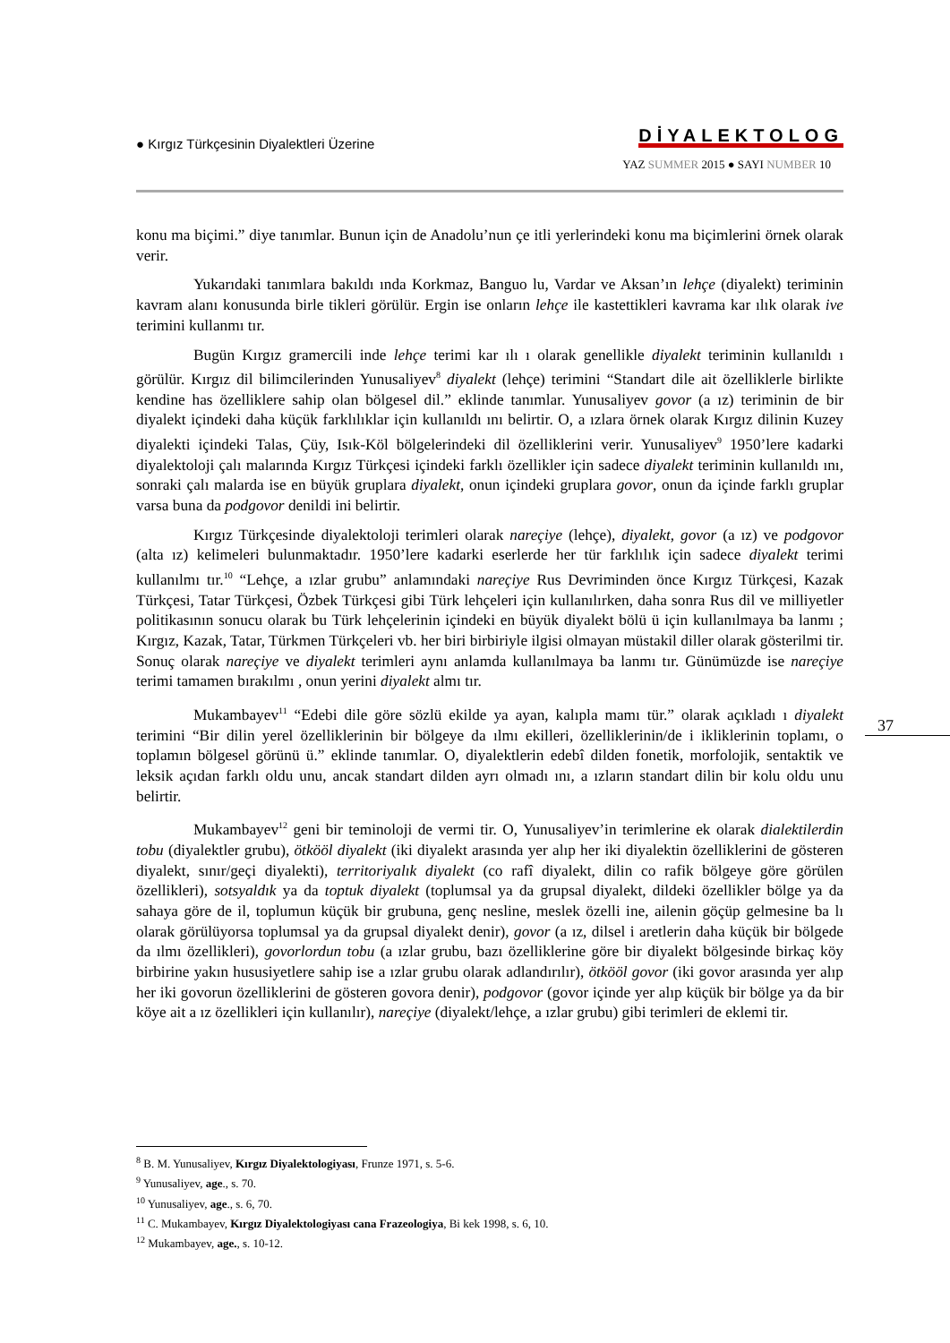● Kırgız Türkçesinin Diyalektleri Üzerine
DİYALEKTOLOG
YAZ SUMMER 2015 ● SAYI NUMBER 10
konu ma biçimi.” diye tanımlar. Bunun için de Anadolu’nun çe itli yerlerindeki konu ma biçimlerini örnek olarak verir.
Yukarıdaki tanımlara bakıldı ında Korkmaz, Banguo lu, Vardar ve Aksan’ın lehçe (diyalekt) teriminin kavram alanı konusunda birle tikleri görülür. Ergin ise onların lehçe ile kastettikleri kavrama kar ılık olarak ive terimini kullanmı tır.
Bugün Kırgız gramercili inde lehçe terimi kar ılı ı olarak genellikle diyalekt teriminin kullanıldı ı görülür. Kırgız dil bilimcilerinden Yunusaliyev<sup>8</sup> diyalekt (lehçe) terimini “Standart dile ait özelliklerle birlikte kendine has özelliklere sahip olan bölgesel dil.” eklinde tanımlar. Yunusaliyev govor (a ız) teriminin de bir diyalekt içindeki daha küçük farklılıklar için kullanıldı ını belirtir. O, a ızlara örnek olarak Kırgız dilinin Kuzey diyalekti içindeki Talas, Çüy, Isık-Köl bölgelerindeki dil özelliklerini verir. Yunusaliyev<sup>9</sup> 1950’lere kadarki diyalektoloji çalı malarında Kırgız Türkçesi içindeki farklı özellikler için sadece diyalekt teriminin kullanıldı ını, sonraki çalı malarda ise en büyük gruplara diyalekt, onun içindeki gruplara govor, onun da içinde farklı gruplar varsa buna da podgovor denildi ini belirtir.
Kırgız Türkçesinde diyalektoloji terimleri olarak nareçiye (lehçe), diyalekt, govor (a ız) ve podgovor (alta ız) kelimeleri bulunmaktadır. 1950’lere kadarki eserlerde her tür farklılık için sadece diyalekt terimi kullanılmı tır.<sup>10</sup> “Lehçe, a ızlar grubu” anlamındaki nareçiye Rus Devriminden önce Kırgız Türkçesi, Kazak Türkçesi, Tatar Türkçesi, Özbek Türkçesi gibi Türk lehçeleri için kullanılırken, daha sonra Rus dil ve milliyetler politikasının sonucu olarak bu Türk lehçelerinin içindeki en büyük diyalekt bölü ü için kullanılmaya ba lanmı ; Kırgız, Kazak, Tatar, Türkmen Türkçeleri vb. her biri birbiriyle ilgisi olmayan müstakil diller olarak gösterilmi tir. Sonuç olarak nareçiye ve diyalekt terimleri aynı anlamda kullanılmaya ba lanmı tır. Günümüzde ise nareçiye terimi tamamen bırakılmı , onun yerini diyalekt almı tır.
Mukambayev<sup>11</sup> “Edebi dile göre sözlü ekilde ya ayan, kalıpla mamı tür.” olarak açıkladı ı diyalekt terimini “Bir dilin yerel özelliklerinin bir bölgeye da ılmı ekilleri, özelliklerinin/de i ikliklerinin toplamı, o toplamın bölgesel görünü ü.” eklinde tanımlar. O, diyalektlerin edebî dilden fonetik, morfolojik, sentaktik ve leksik açıdan farklı oldu unu, ancak standart dilden ayrı olmadı ını, a ızların standart dilin bir kolu oldu unu belirtir.
Mukambayev<sup>12</sup> geni bir teminoloji de vermi tir. O, Yunusaliyev’in terimlerine ek olarak dialektilerdin tobu (diyalektler grubu), ötkööl diyalekt (iki diyalekt arasında yer alıp her iki diyalektin özelliklerini de gösteren diyalekt, sınır/geçi diyalekti), territoriyalık diyalekt (co rafî diyalekt, dilin co rafik bölgeye göre görülen özellikleri), sotsyaldık ya da toptuk diyalekt (toplumsal ya da grupsal diyalekt, dildeki özellikler bölge ya da sahaya göre de il, toplumun küçük bir grubuna, genç nesline, meslek özelli ine, ailenin göçüp gelmesine ba lı olarak görülüyorsa toplumsal ya da grupsal diyalekt denir), govor (a ız, dilsel i aretlerin daha küçük bir bölgede da ılmı özellikleri), govorlordun tobu (a ızlar grubu, bazı özelliklerine göre bir diyalekt bölgesinde birkaç köy birbirine yakın hususiyetlere sahip ise a ızlar grubu olarak adlandırılır), ötkööl govor (iki govor arasında yer alıp her iki govorun özelliklerini de gösteren govora denir), podgovor (govor içinde yer alıp küçük bir bölge ya da bir köye ait a ız özellikleri için kullanılır), nareçiye (diyalekt/lehçe, a ızlar grubu) gibi terimleri de eklemi tir.
37
<sup>8</sup> B. M. Yunusaliyev, Kırgız Diyalektologiyası, Frunze 1971, s. 5-6.
<sup>9</sup> Yunusaliyev, age., s. 70.
<sup>10</sup> Yunusaliyev, age., s. 6, 70.
<sup>11</sup> C. Mukambayev, Kırgız Diyalektologiyası cana Frazeologiya, Bi kek 1998, s. 6, 10.
<sup>12</sup> Mukambayev, age., s. 10-12.